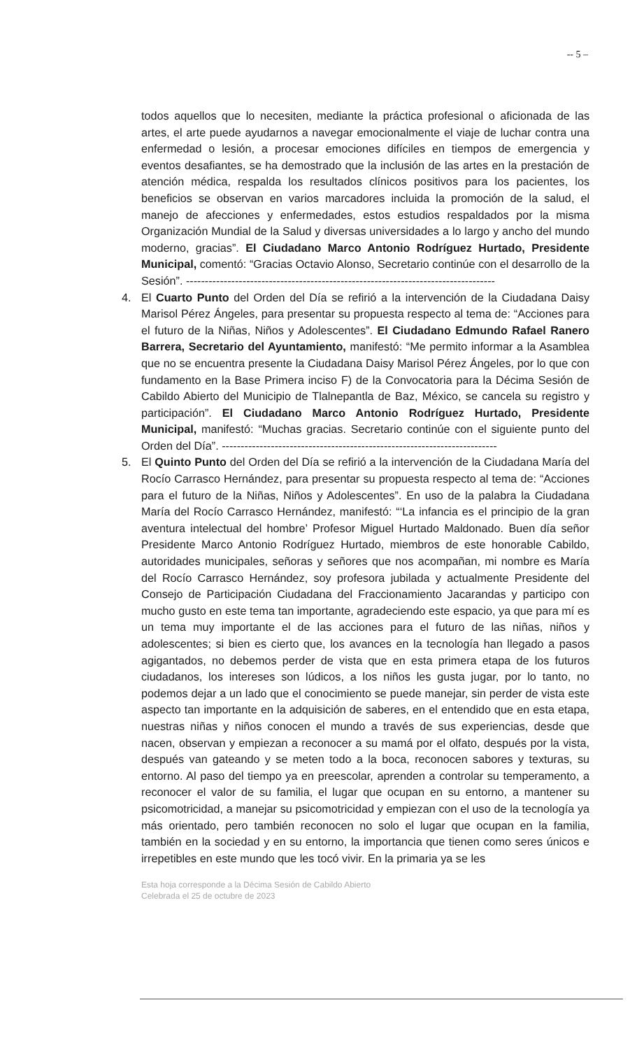-- 5 –
todos aquellos que lo necesiten, mediante la práctica profesional o aficionada de las artes, el arte puede ayudarnos a navegar emocionalmente el viaje de luchar contra una enfermedad o lesión, a procesar emociones difíciles en tiempos de emergencia y eventos desafiantes, se ha demostrado que la inclusión de las artes en la prestación de atención médica, respalda los resultados clínicos positivos para los pacientes, los beneficios se observan en varios marcadores incluida la promoción de la salud, el manejo de afecciones y enfermedades, estos estudios respaldados por la misma Organización Mundial de la Salud y diversas universidades a lo largo y ancho del mundo moderno, gracias”. El Ciudadano Marco Antonio Rodríguez Hurtado, Presidente Municipal, comentó: “Gracias Octavio Alonso, Secretario continúe con el desarrollo de la Sesión”. ----------------------------------------------------------------------------------
4. El Cuarto Punto del Orden del Día se refirió a la intervención de la Ciudadana Daisy Marisol Pérez Ángeles, para presentar su propuesta respecto al tema de: “Acciones para el futuro de la Niñas, Niños y Adolescentes”. El Ciudadano Edmundo Rafael Ranero Barrera, Secretario del Ayuntamiento, manifestó: “Me permito informar a la Asamblea que no se encuentra presente la Ciudadana Daisy Marisol Pérez Ángeles, por lo que con fundamento en la Base Primera inciso F) de la Convocatoria para la Décima Sesión de Cabildo Abierto del Municipio de Tlalnepantla de Baz, México, se cancela su registro y participación”. El Ciudadano Marco Antonio Rodríguez Hurtado, Presidente Municipal, manifestó: “Muchas gracias. Secretario continúe con el siguiente punto del Orden del Día”. -------------------------------------------------------------------------
5. El Quinto Punto del Orden del Día se refirió a la intervención de la Ciudadana María del Rocío Carrasco Hernández, para presentar su propuesta respecto al tema de: “Acciones para el futuro de la Niñas, Niños y Adolescentes”. En uso de la palabra la Ciudadana María del Rocío Carrasco Hernández, manifestó: “‘La infancia es el principio de la gran aventura intelectual del hombre’ Profesor Miguel Hurtado Maldonado. Buen día señor Presidente Marco Antonio Rodríguez Hurtado, miembros de este honorable Cabildo, autoridades municipales, señoras y señores que nos acompañan, mi nombre es María del Rocío Carrasco Hernández, soy profesora jubilada y actualmente Presidente del Consejo de Participación Ciudadana del Fraccionamiento Jacarandas y participo con mucho gusto en este tema tan importante, agradeciendo este espacio, ya que para mí es un tema muy importante el de las acciones para el futuro de las niñas, niños y adolescentes; si bien es cierto que, los avances en la tecnología han llegado a pasos agigantados, no debemos perder de vista que en esta primera etapa de los futuros ciudadanos, los intereses son lúdicos, a los niños les gusta jugar, por lo tanto, no podemos dejar a un lado que el conocimiento se puede manejar, sin perder de vista este aspecto tan importante en la adquisición de saberes, en el entendido que en esta etapa, nuestras niñas y niños conocen el mundo a través de sus experiencias, desde que nacen, observan y empiezan a reconocer a su mamá por el olfato, después por la vista, después van gateando y se meten todo a la boca, reconocen sabores y texturas, su entorno. Al paso del tiempo ya en preescolar, aprenden a controlar su temperamento, a reconocer el valor de su familia, el lugar que ocupan en su entorno, a mantener su psicomotricidad, a manejar su psicomotricidad y empiezan con el uso de la tecnología ya más orientado, pero también reconocen no solo el lugar que ocupan en la familia, también en la sociedad y en su entorno, la importancia que tienen como seres únicos e irrepetibles en este mundo que les tocó vivir. En la primaria ya se les
Esta hoja corresponde a la Décima Sesión de Cabildo Abierto
Celebrada el 25 de octubre de 2023